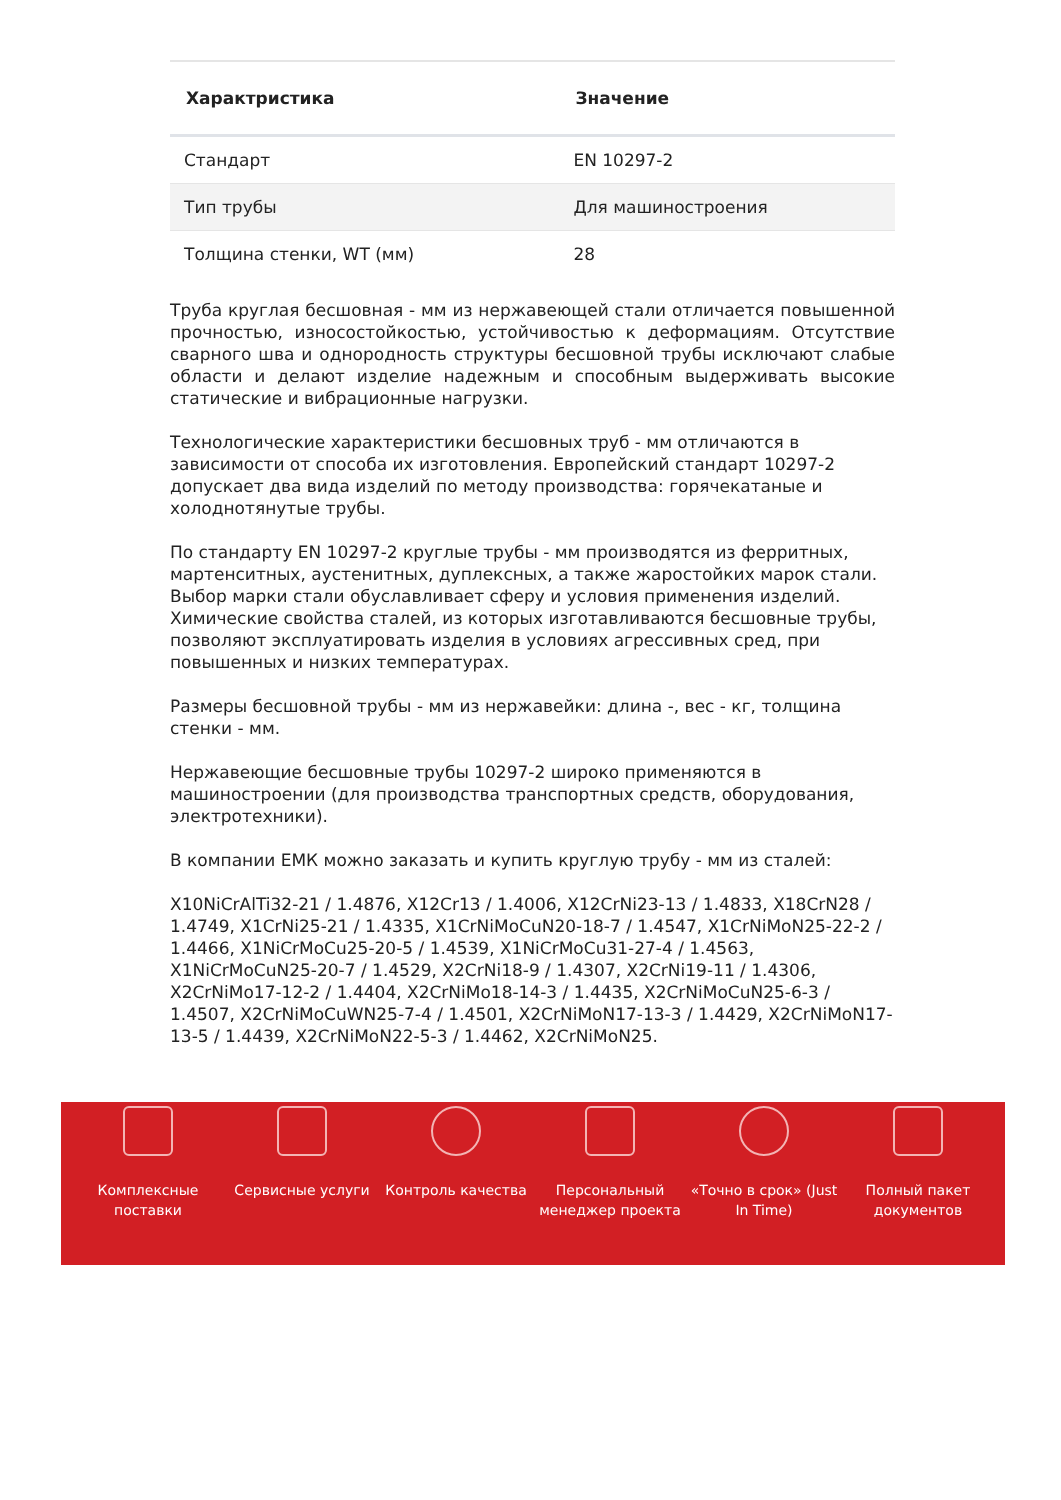| Характристика | Значение |
| --- | --- |
| Стандарт | EN 10297-2 |
| Тип трубы | Для машиностроения |
| Толщина стенки, WT (мм) | 28 |
Труба круглая бесшовная - мм из нержавеющей стали отличается повышенной прочностью, износостойкостью, устойчивостью к деформациям. Отсутствие сварного шва и однородность структуры бесшовной трубы исключают слабые области и делают изделие надежным и способным выдерживать высокие статические и вибрационные нагрузки.
Технологические характеристики бесшовных труб - мм отличаются в зависимости от способа их изготовления. Европейский стандарт 10297-2 допускает два вида изделий по методу производства: горячекатаные и холоднотянутые трубы.
По стандарту EN 10297-2 круглые трубы - мм производятся из ферритных, мартенситных, аустенитных, дуплексных, а также жаростойких марок стали. Выбор марки стали обуславливает сферу и условия применения изделий. Химические свойства сталей, из которых изготавливаются бесшовные трубы, позволяют эксплуатировать изделия в условиях агрессивных сред, при повышенных и низких температурах.
Размеры бесшовной трубы - мм из нержавейки: длина -, вес - кг, толщина стенки - мм.
Нержавеющие бесшовные трубы 10297-2 широко применяются в машиностроении (для производства транспортных средств, оборудования, электротехники).
В компании ЕМК можно заказать и купить круглую трубу - мм из сталей:
X10NiCrAlTi32-21 / 1.4876, X12Cr13 / 1.4006, X12CrNi23-13 / 1.4833, X18CrN28 / 1.4749, X1CrNi25-21 / 1.4335, X1CrNiMoCuN20-18-7 / 1.4547, X1CrNiMoN25-22-2 / 1.4466, X1NiCrMoCu25-20-5 / 1.4539, X1NiCrMoCu31-27-4 / 1.4563, X1NiCrMoCuN25-20-7 / 1.4529, X2CrNi18-9 / 1.4307, X2CrNi19-11 / 1.4306, X2CrNiMo17-12-2 / 1.4404, X2CrNiMo18-14-3 / 1.4435, X2CrNiMoCuN25-6-3 / 1.4507, X2CrNiMoCuWN25-7-4 / 1.4501, X2CrNiMoN17-13-3 / 1.4429, X2CrNiMoN17-13-5 / 1.4439, X2CrNiMoN22-5-3 / 1.4462, X2CrNiMoN25.
Комплексные
поставки
Сервисные услуги Контроль качества Персональный
менеджер проекта
«Точно в срок» (Just
In Time)
Полный пакет
документов